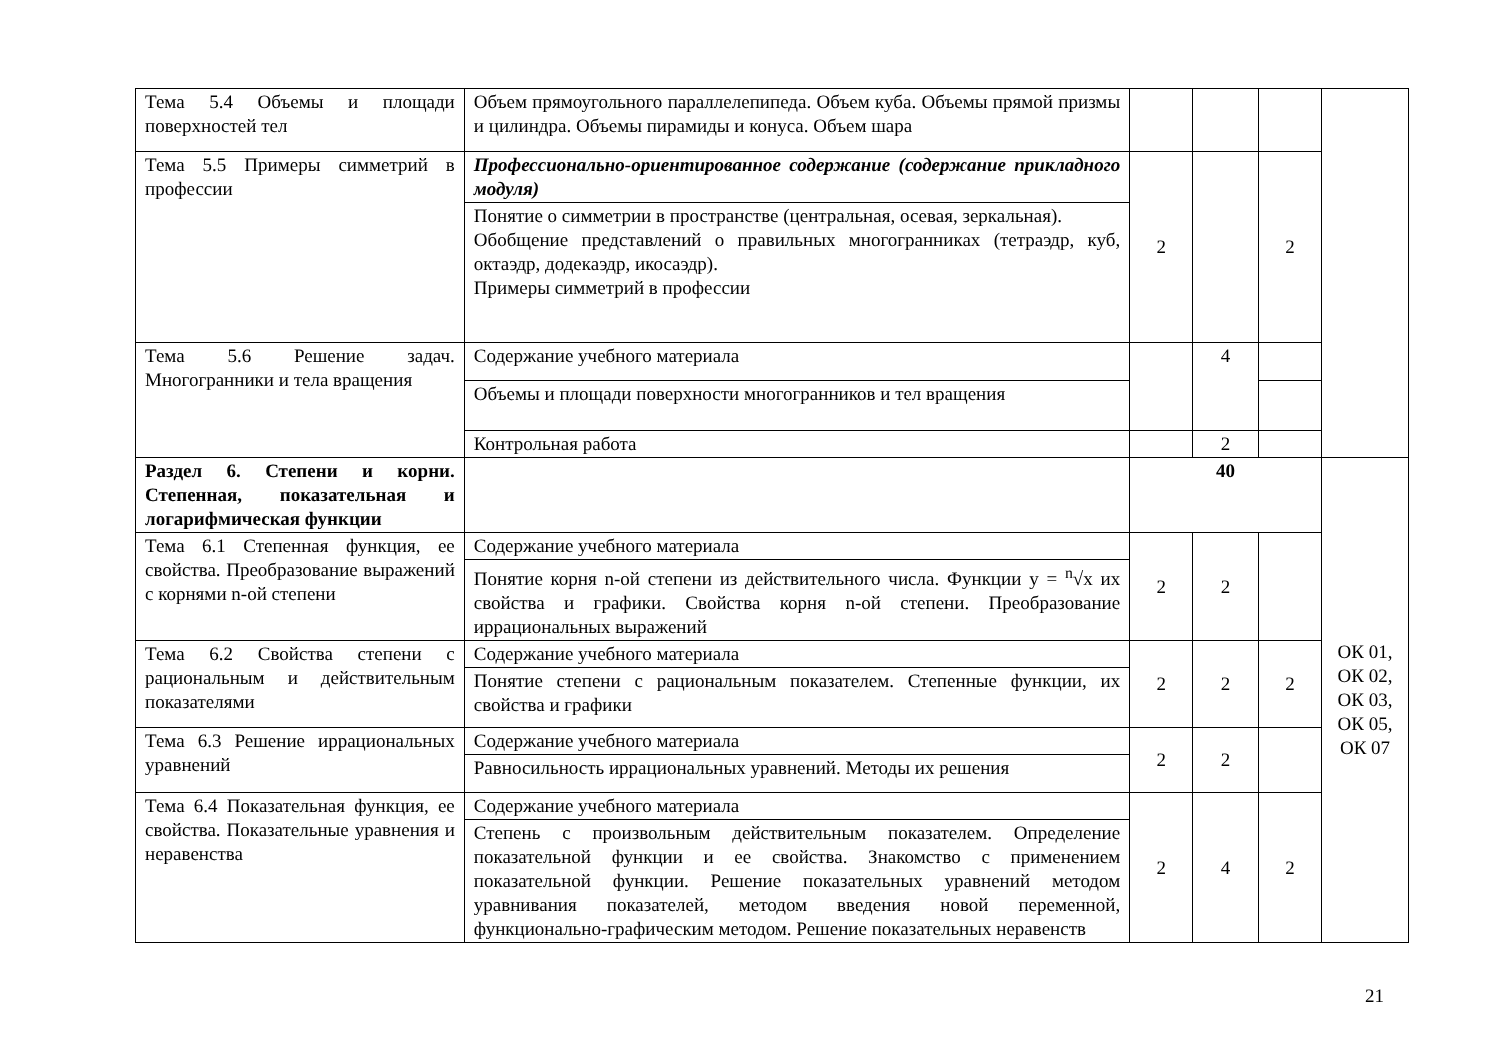| Тема 5.4 Объемы и площади поверхностей тел | Объем прямоугольного параллелепипеда. Объем куба. Объемы прямой призмы и цилиндра. Объемы пирамиды и конуса. Объем шара | | | | |
| Тема 5.5 Примеры симметрий в профессии | Профессионально-ориентированное содержание (содержание прикладного модуля) | 2 | | 2 | |
| | Понятие о симметрии в пространстве (центральная, осевая, зеркальная). Обобщение представлений о правильных многогранниках (тетраэдр, куб, октаэдр, додекаэдр, икосаэдр). Примеры симметрий в профессии | | | | |
| Тема 5.6 Решение задач. Многогранники и тела вращения | Содержание учебного материала | | 4 | | |
| | Объемы и площади поверхности многогранников и тел вращения | | | | |
| | Контрольная работа | | 2 | | |
| Раздел 6. Степени и корни. Степенная, показательная и логарифмическая функции | | 40 | | | ОК 01, ОК 02, ОК 03, ОК 05, ОК 07 |
| Тема 6.1 Степенная функция, ее свойства. Преобразование выражений с корнями n-ой степени | Содержание учебного материала | 2 | 2 | | |
| | Понятие корня n-ой степени из действительного числа. Функции y = <sup>n</sup>√x их свойства и графики. Свойства корня n-ой степени. Преобразование иррациональных выражений | | | | |
| Тема 6.2 Свойства степени с рациональным и действительным показателями | Содержание учебного материала | 2 | 2 | 2 | |
| | Понятие степени с рациональным показателем. Степенные функции, их свойства и графики | | | | |
| Тема 6.3 Решение иррациональных уравнений | Содержание учебного материала | 2 | 2 | | |
| | Равносильность иррациональных уравнений. Методы их решения | | | | |
| Тема 6.4 Показательная функция, ее свойства. Показательные уравнения и неравенства | Содержание учебного материала | 2 | 4 | 2 | |
| | Степень с произвольным действительным показателем. Определение показательной функции и ее свойства. Знакомство с применением показательной функции. Решение показательных уравнений методом уравнивания показателей, методом введения новой переменной, функционально-графическим методом. Решение показательных неравенств | | | | |
21